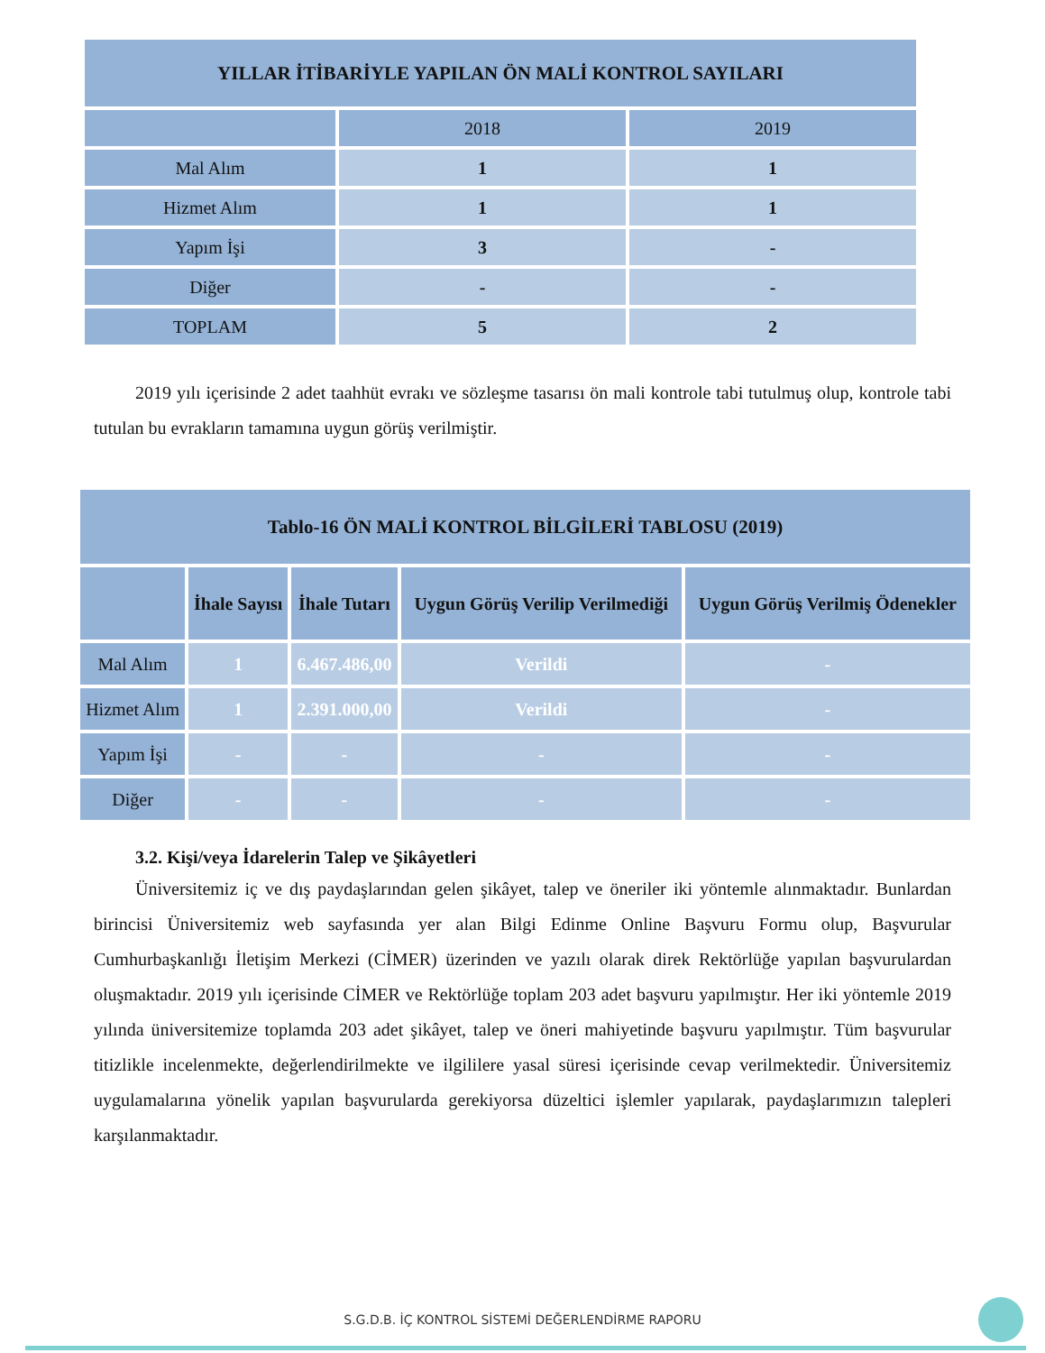| YILLAR İTİBARİYLE YAPILAN ÖN MALİ KONTROL SAYILARI | | |
| --- | --- | --- |
| | 2018 | 2019 |
| Mal Alım | 1 | 1 |
| Hizmet Alım | 1 | 1 |
| Yapım İşi | 3 | - |
| Diğer | - | - |
| TOPLAM | 5 | 2 |
2019 yılı içerisinde 2 adet taahhüt evrakı ve sözleşme tasarısı ön mali kontrole tabi tutulmuş olup, kontrole tabi tutulan bu evrakların tamamına uygun görüş verilmiştir.
| Tablo-16 ÖN MALİ KONTROL BİLGİLERİ TABLOSU (2019) | | | | |
| --- | --- | --- | --- | --- |
| | İhale Sayısı | İhale Tutarı | Uygun Görüş Verilip Verilmediği | Uygun Görüş Verilmiş Ödenekler |
| Mal Alım | 1 | 6.467.486,00 | Verildi | - |
| Hizmet Alım | 1 | 2.391.000,00 | Verildi | - |
| Yapım İşi | - | - | - | - |
| Diğer | - | - | - | - |
3.2. Kişi/veya İdarelerin Talep ve Şikâyetleri
Üniversitemiz iç ve dış paydaşlarından gelen şikâyet, talep ve öneriler iki yöntemle alınmaktadır. Bunlardan birincisi Üniversitemiz web sayfasında yer alan Bilgi Edinme Online Başvuru Formu olup, Başvurular Cumhurbaşkanlığı İletişim Merkezi (CİMER) üzerinden ve yazılı olarak direk Rektörlüğe yapılan başvurulardan oluşmaktadır. 2019 yılı içerisinde CİMER ve Rektörlüğe toplam 203 adet başvuru yapılmıştır. Her iki yöntemle 2019 yılında üniversitemize toplamda 203 adet şikâyet, talep ve öneri mahiyetinde başvuru yapılmıştır. Tüm başvurular titizlikle incelenmekte, değerlendirilmekte ve ilgililere yasal süresi içerisinde cevap verilmektedir. Üniversitemiz uygulamalarına yönelik yapılan başvurularda gerekiyorsa düzeltici işlemler yapılarak, paydaşlarımızın talepleri karşılanmaktadır.
S.G.D.B. İÇ KONTROL SİSTEMİ DEĞERLENDİRME RAPORU